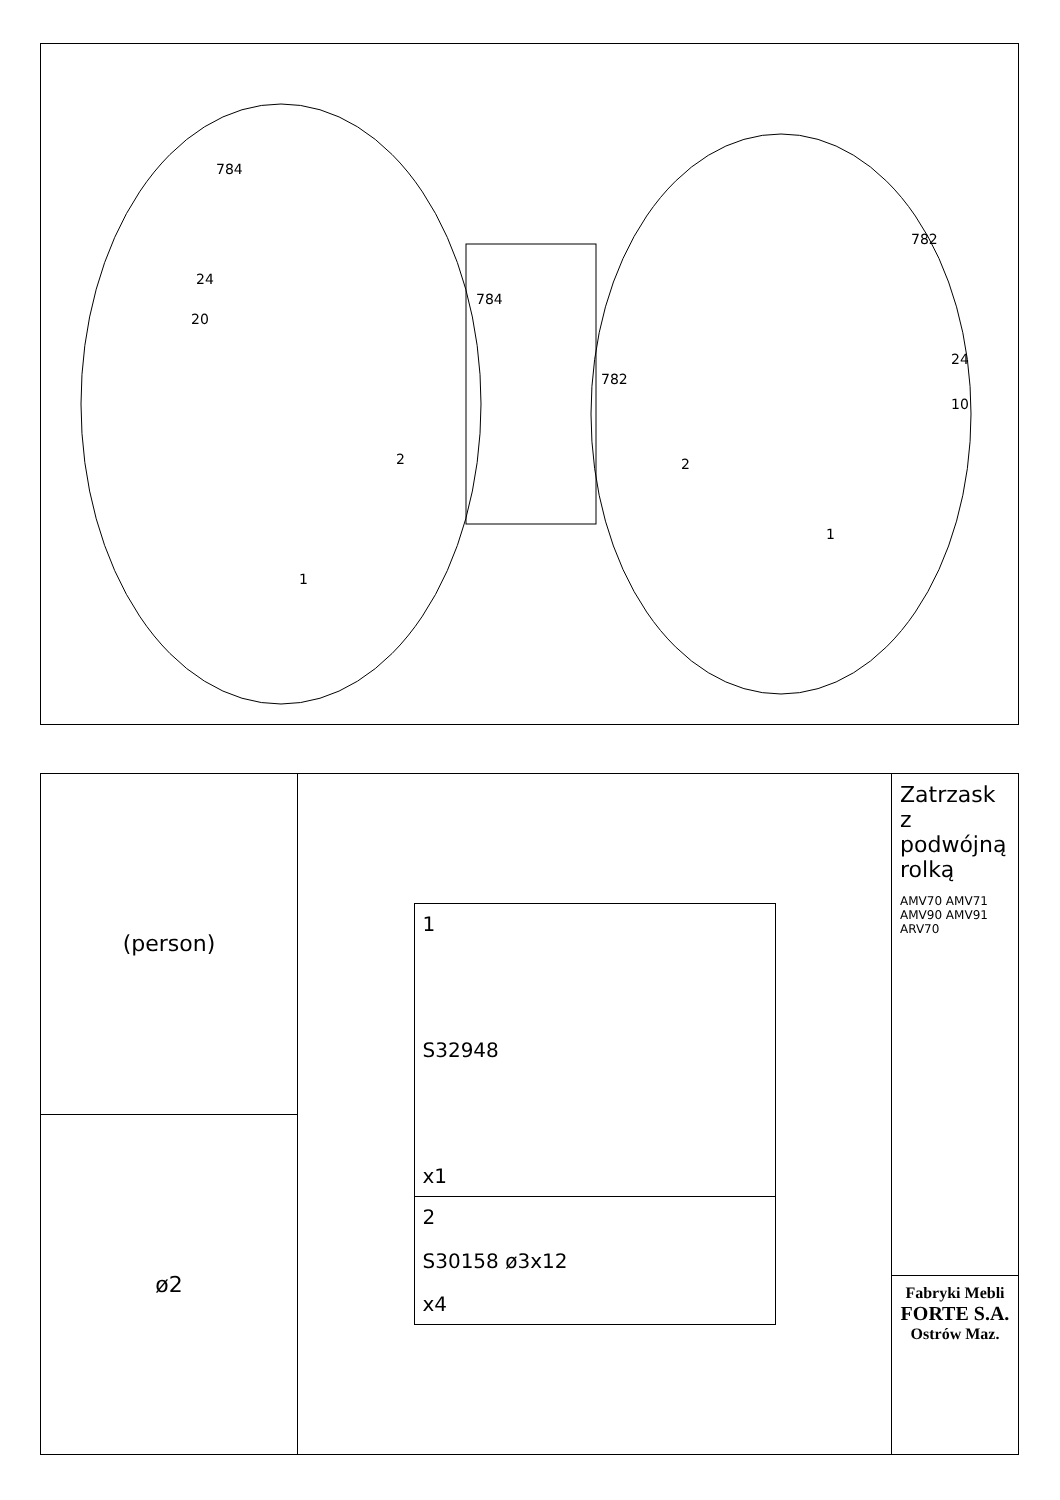784
24
20
1
2
784
782
782
24
10
2
1
(person)
ø2
1
S32948
x1
2
S30158 ø3x12
x4
Zatrzask z podwójną rolką
AMV70 AMV71 AMV90 AMV91 ARV70
Fabryki Mebli
FORTE S.A.
Ostrów Maz.